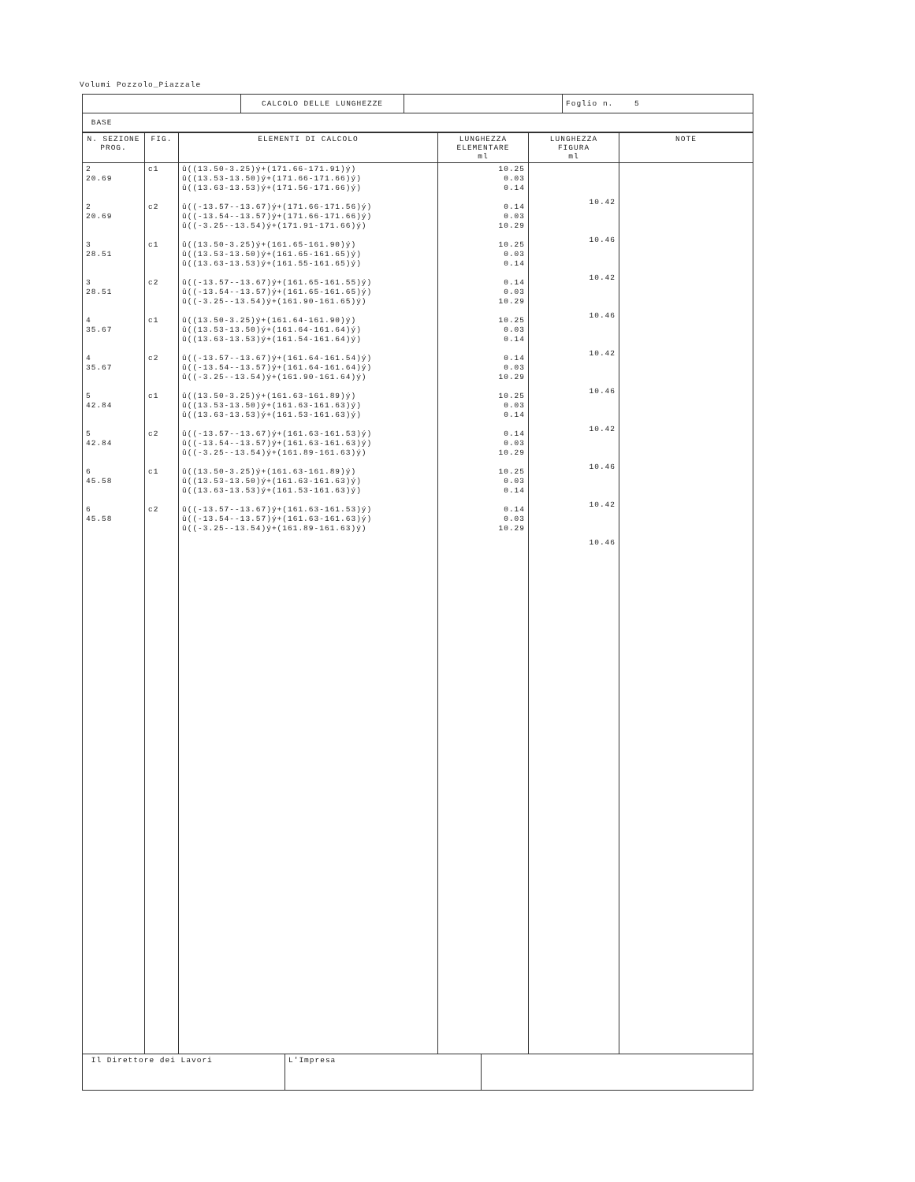Volumi Pozzolo_Piazzale
| | CALCOLO DELLE LUNGHEZZE | | Foglio n. 5 |
| BASE | | | |
| N. SEZIONE PROG. | FIG. | ELEMENTI DI CALCOLO | LUNGHEZZA ELEMENTARE ml | LUNGHEZZA FIGURA ml | NOTE |
| --- | --- | --- | --- | --- | --- |
| 2 20.69 2 20.69 3 28.51 3 28.51 4 35.67 4 35.67 5 42.84 5 42.84 6 45.58 6 45.58 | c1 c2 c1 c2 c1 c2 c1 c2 c1 c2 | û((13.50-3.25)ý+(171.66-171.91)ý) û((13.53-13.50)ý+(171.66-171.66)ý) û((13.63-13.53)ý+(171.56-171.66)ý) û((-13.57--13.67)ý+(171.66-171.56)ý) û((-13.54--13.57)ý+(171.66-171.66)ý) û((-3.25--13.54)ý+(171.91-171.66)ý) û((13.50-3.25)ý+(161.65-161.90)ý) û((13.53-13.50)ý+(161.65-161.65)ý) û((13.63-13.53)ý+(161.55-161.65)ý) û((-13.57--13.67)ý+(161.65-161.55)ý) û((-13.54--13.57)ý+(161.65-161.65)ý) û((-3.25--13.54)ý+(161.90-161.65)ý) û((13.50-3.25)ý+(161.64-161.90)ý) û((13.53-13.50)ý+(161.64-161.64)ý) û((13.63-13.53)ý+(161.54-161.64)ý) û((-13.57--13.67)ý+(161.64-161.54)ý) û((-13.54--13.57)ý+(161.64-161.64)ý) û((-3.25--13.54)ý+(161.90-161.64)ý) û((13.50-3.25)ý+(161.63-161.89)ý) û((13.53-13.50)ý+(161.63-161.63)ý) û((13.63-13.53)ý+(161.53-161.63)ý) û((-13.57--13.67)ý+(161.63-161.53)ý) û((-13.54--13.57)ý+(161.63-161.63)ý) û((-3.25--13.54)ý+(161.89-161.63)ý) û((13.50-3.25)ý+(161.63-161.89)ý) û((13.53-13.50)ý+(161.63-161.63)ý) û((13.63-13.53)ý+(161.53-161.63)ý) û((-13.57--13.67)ý+(161.63-161.53)ý) û((-13.54--13.57)ý+(161.63-161.63)ý) û((-3.25--13.54)ý+(161.89-161.63)ý) | 10.25 0.03 0.14 0.14 0.03 10.29 10.25 0.03 0.14 0.14 0.03 10.29 10.25 0.03 0.14 0.14 0.03 10.29 10.25 0.03 0.14 0.14 0.03 10.29 10.25 0.03 0.14 0.14 0.03 10.29 | 10.42 10.46 10.42 10.46 10.42 10.46 10.42 10.46 10.42 10.46 | |
| Il Direttore dei Lavori | L'Impresa | |